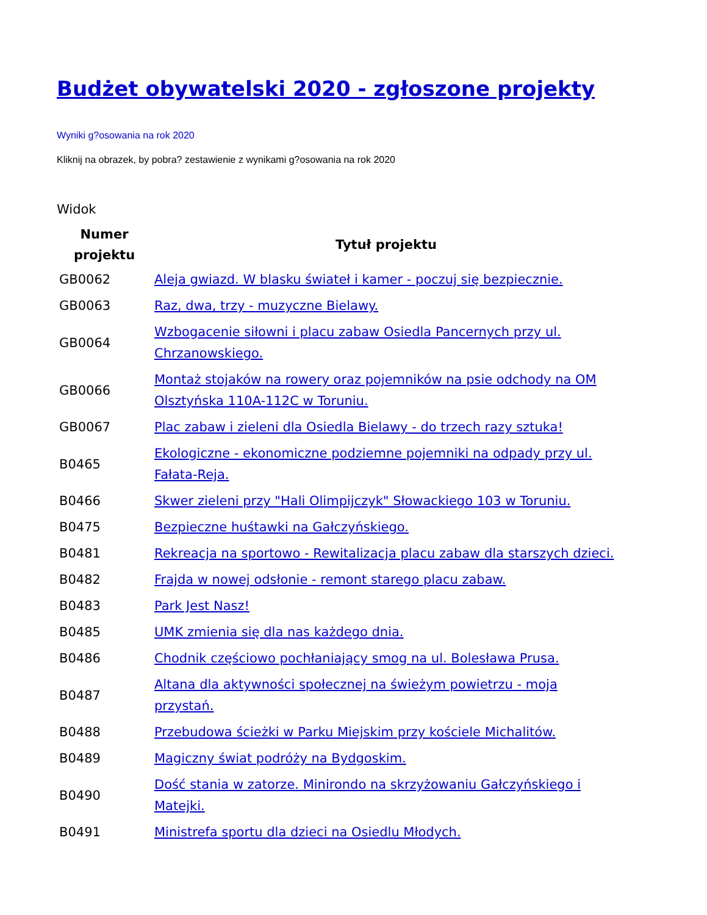Budżet obywatelski 2020 - zgłoszone projekty
Wyniki g?osowania na rok 2020
Kliknij na obrazek, by pobra? zestawienie z wynikami g?osowania na rok 2020
Widok
| Numer projektu | Tytuł projektu |
| --- | --- |
| GB0062 | Aleja gwiazd. W blasku świateł i kamer - poczuj się bezpiecznie. |
| GB0063 | Raz, dwa, trzy - muzyczne Bielawy. |
| GB0064 | Wzbogacenie siłowni i placu zabaw Osiedla Pancernych przy ul. Chrzanowskiego. |
| GB0066 | Montaż stojaków na rowery oraz pojemników na psie odchody na OM Olsztyńska 110A-112C w Toruniu. |
| GB0067 | Plac zabaw i zieleni dla Osiedla Bielawy - do trzech razy sztuka! |
| B0465 | Ekologiczne - ekonomiczne podziemne pojemniki na odpady przy ul. Fałata-Reja. |
| B0466 | Skwer zieleni przy "Hali Olimpijczyk" Słowackiego 103 w Toruniu. |
| B0475 | Bezpieczne huśtawki na Gałczyńskiego. |
| B0481 | Rekreacja na sportowo - Rewitalizacja placu zabaw dla starszych dzieci. |
| B0482 | Frajda w nowej odsłonie - remont starego placu zabaw. |
| B0483 | Park Jest Nasz! |
| B0485 | UMK zmienia się dla nas każdego dnia. |
| B0486 | Chodnik częściowo pochłaniający smog na ul. Bolesława Prusa. |
| B0487 | Altana dla aktywności społecznej na świeżym powietrzu - moja przystań. |
| B0488 | Przebudowa ścieżki w Parku Miejskim przy kościele Michalitów. |
| B0489 | Magiczny świat podróży na Bydgoskim. |
| B0490 | Dość stania w zatorze. Minirondo na skrzyżowaniu Gałczyńskiego i Matejki. |
| B0491 | Ministrefa sportu dla dzieci na Osiedlu Młodych. |